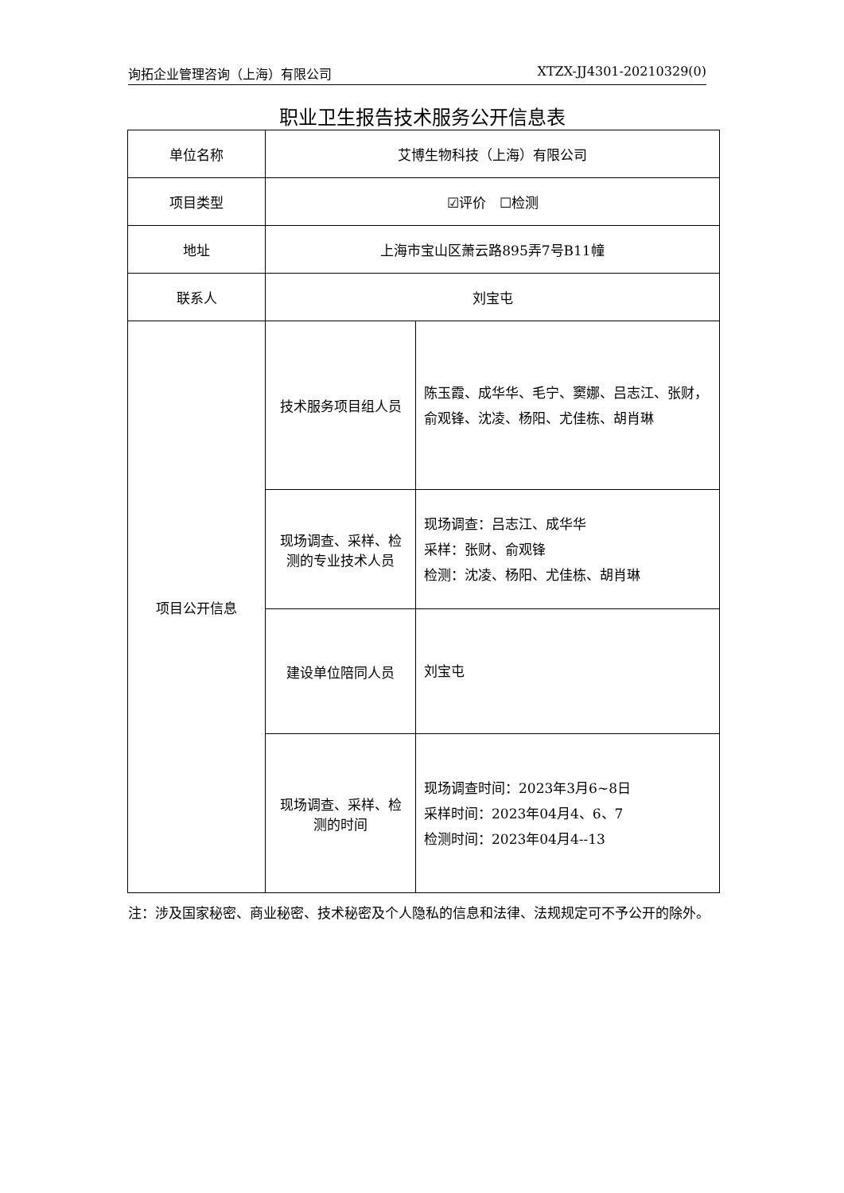询拓企业管理咨询（上海）有限公司 XTZX-JJ4301-20210329(0)
职业卫生报告技术服务公开信息表
| 单位名称 | 艾博生物科技（上海）有限公司 | |
| 项目类型 | ☑评价 ☐检测 | |
| 地址 | 上海市宝山区萧云路895弄7号B11幢 | |
| 联系人 | 刘宝屯 | |
| 项目公开信息 | 技术服务项目组人员 | 陈玉霞、成华华、毛宁、窦娜、吕志江、张财，俞观锋、沈凌、杨阳、尤佳栋、胡肖琳 |
| | 现场调查、采样、检测的专业技术人员 | 现场调查：吕志江、成华华 采样：张财、俞观锋 检测：沈凌、杨阳、尤佳栋、胡肖琳 |
| | 建设单位陪同人员 | 刘宝屯 |
| | 现场调查、采样、检测的时间 | 现场调查时间：2023年3月6~8日 采样时间：2023年04月4、6、7 检测时间：2023年04月4--13 |
注：涉及国家秘密、商业秘密、技术秘密及个人隐私的信息和法律、法规规定可不予公开的除外。